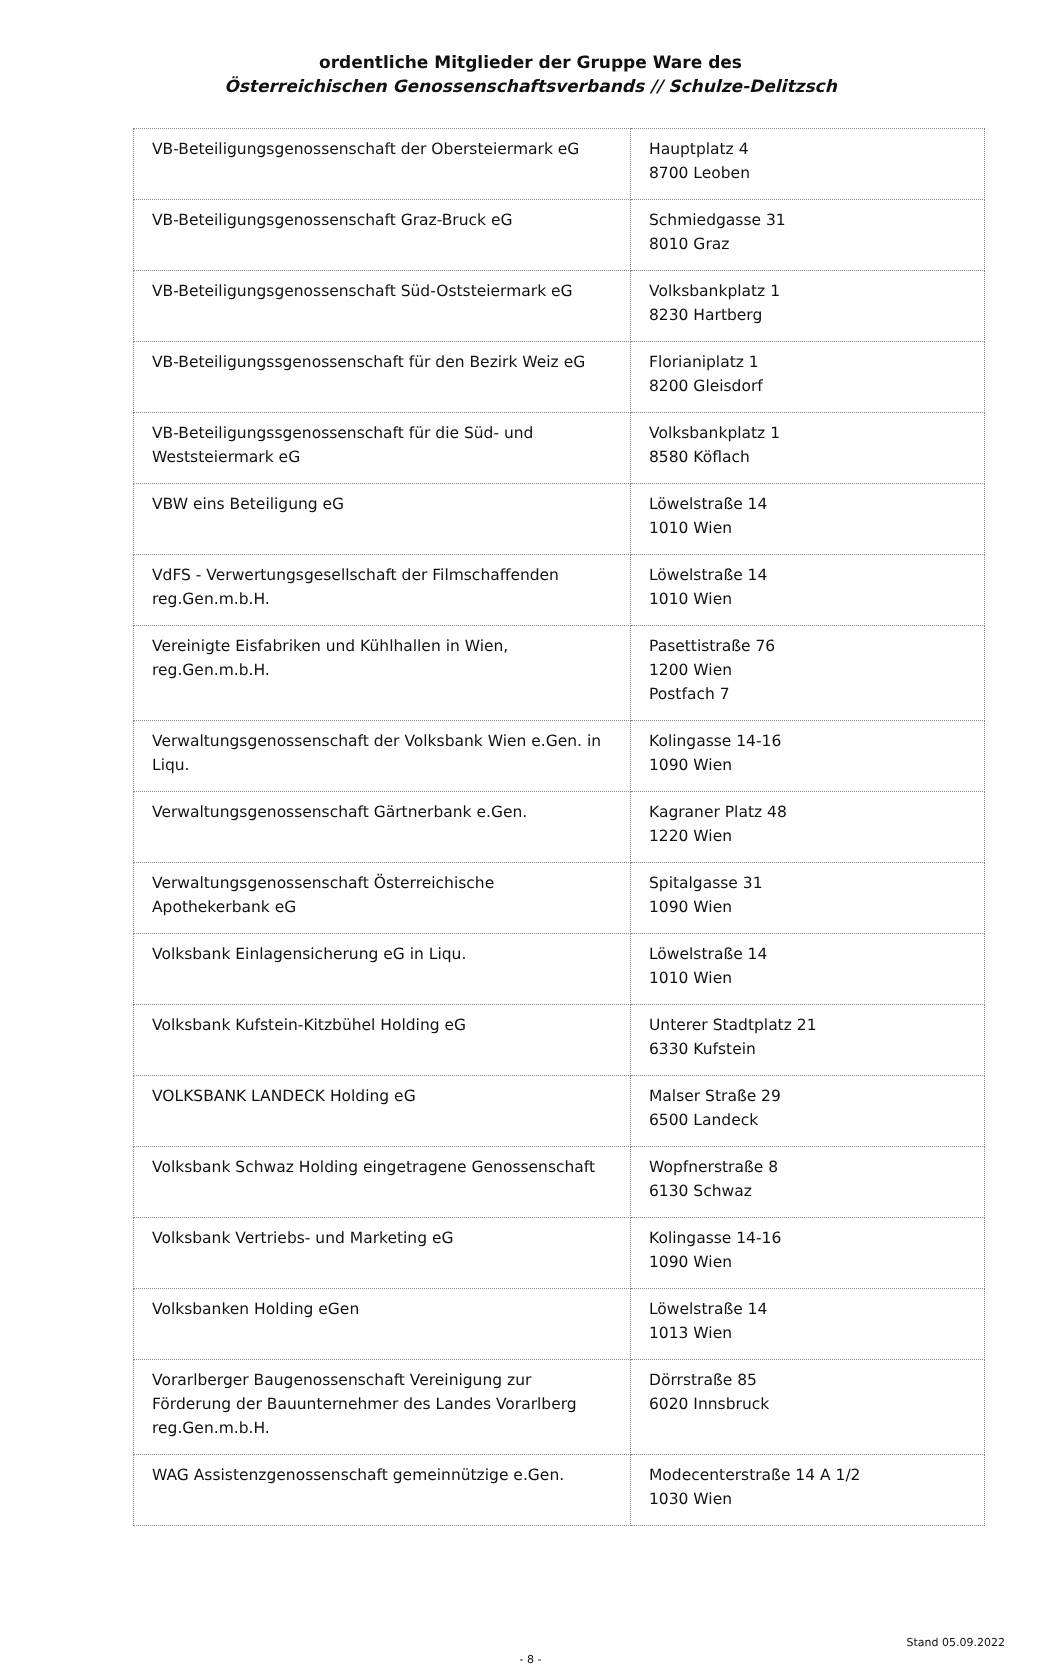ordentliche Mitglieder der Gruppe Ware des
Österreichischen Genossenschaftsverbands // Schulze-Delitzsch
| VB-Beteiligungsgenossenschaft der Obersteiermark eG | Hauptplatz 4 8700 Leoben |
| VB-Beteiligungsgenossenschaft Graz-Bruck eG | Schmiedgasse 31 8010 Graz |
| VB-Beteiligungsgenossenschaft Süd-Oststeiermark eG | Volksbankplatz 1 8230 Hartberg |
| VB-Beteiligungssgenossenschaft für den Bezirk Weiz eG | Florianiplatz 1 8200 Gleisdorf |
| VB-Beteiligungssgenossenschaft für die Süd- und Weststeiermark eG | Volksbankplatz 1 8580 Köflach |
| VBW eins Beteiligung eG | Löwelstraße 14 1010 Wien |
| VdFS - Verwertungsgesellschaft der Filmschaffenden reg.Gen.m.b.H. | Löwelstraße 14 1010 Wien |
| Vereinigte Eisfabriken und Kühlhallen in Wien, reg.Gen.m.b.H. | Pasettistraße 76 1200 Wien Postfach 7 |
| Verwaltungsgenossenschaft der Volksbank Wien e.Gen. in Liqu. | Kolingasse 14-16 1090 Wien |
| Verwaltungsgenossenschaft Gärtnerbank e.Gen. | Kagraner Platz 48 1220 Wien |
| Verwaltungsgenossenschaft Österreichische Apothekerbank eG | Spitalgasse 31 1090 Wien |
| Volksbank Einlagensicherung eG in Liqu. | Löwelstraße 14 1010 Wien |
| Volksbank Kufstein-Kitzbühel Holding eG | Unterer Stadtplatz 21 6330 Kufstein |
| VOLKSBANK LANDECK Holding eG | Malser Straße 29 6500 Landeck |
| Volksbank Schwaz Holding eingetragene Genossenschaft | Wopfnerstraße 8 6130 Schwaz |
| Volksbank Vertriebs- und Marketing eG | Kolingasse 14-16 1090 Wien |
| Volksbanken Holding eGen | Löwelstraße 14 1013 Wien |
| Vorarlberger Baugenossenschaft Vereinigung zur Förderung der Bauunternehmer des Landes Vorarlberg reg.Gen.m.b.H. | Dörrstraße 85 6020 Innsbruck |
| WAG Assistenzgenossenschaft gemeinnützige e.Gen. | Modecenterstraße 14 A 1/2 1030 Wien |
Stand 05.09.2022
- 8 -